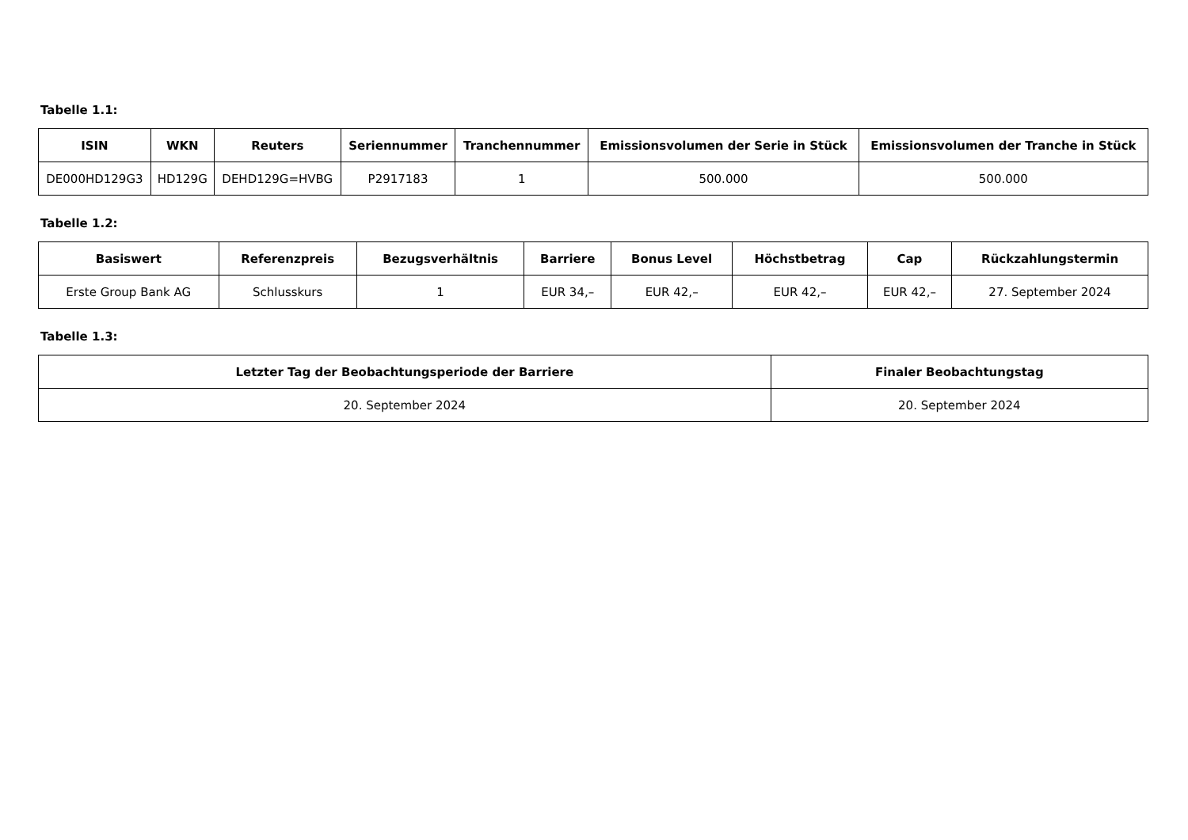Tabelle 1.1:
| ISIN | WKN | Reuters | Seriennummer | Tranchennummer | Emissionsvolumen der Serie in Stück | Emissionsvolumen der Tranche in Stück |
| --- | --- | --- | --- | --- | --- | --- |
| DE000HD129G3 | HD129G | DEHD129G=HVBG | P2917183 | 1 | 500.000 | 500.000 |
Tabelle 1.2:
| Basiswert | Referenzpreis | Bezugsverhältnis | Barriere | Bonus Level | Höchstbetrag | Cap | Rückzahlungstermin |
| --- | --- | --- | --- | --- | --- | --- | --- |
| Erste Group Bank AG | Schlusskurs | 1 | EUR 34,– | EUR 42,– | EUR 42,– | EUR 42,– | 27. September 2024 |
Tabelle 1.3:
| Letzter Tag der Beobachtungsperiode der Barriere | Finaler Beobachtungstag |
| --- | --- |
| 20. September 2024 | 20. September 2024 |